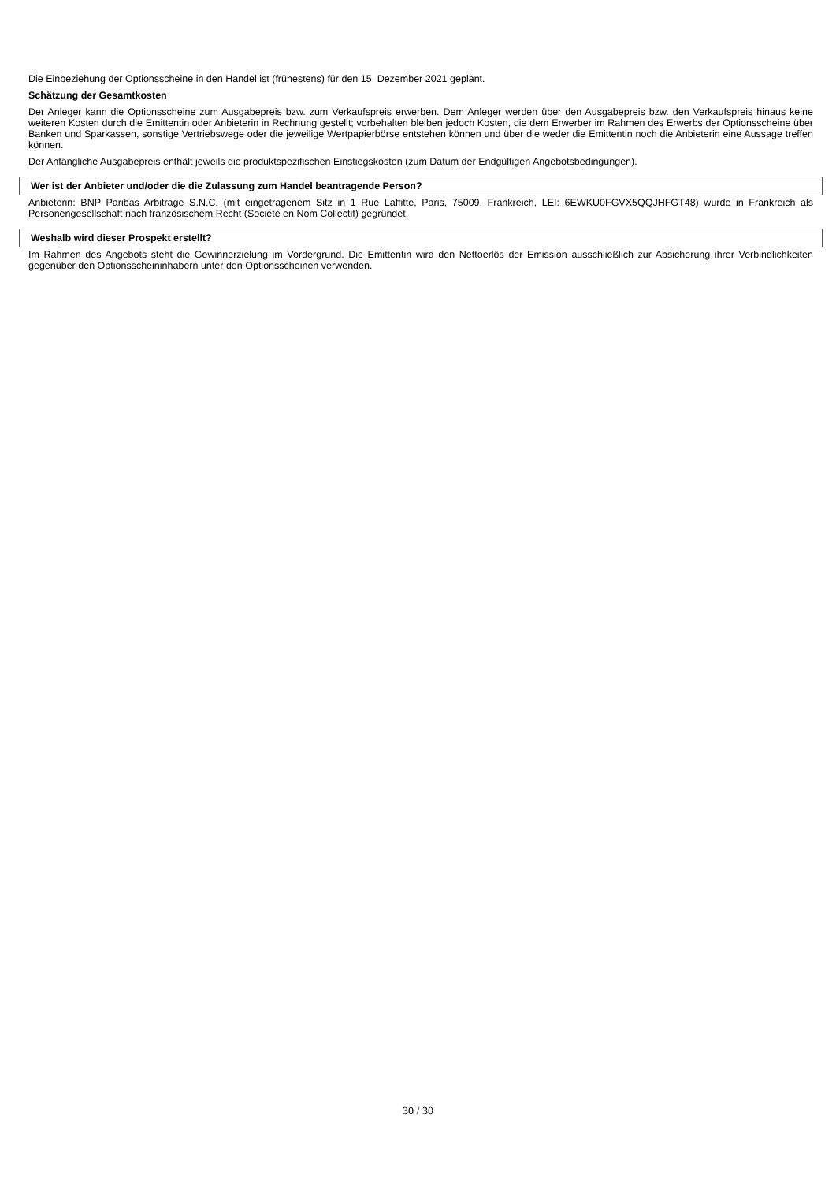Die Einbeziehung der Optionsscheine in den Handel ist (frühestens) für den 15. Dezember 2021 geplant.
Schätzung der Gesamtkosten
Der Anleger kann die Optionsscheine zum Ausgabepreis bzw. zum Verkaufspreis erwerben. Dem Anleger werden über den Ausgabepreis bzw. den Verkaufspreis hinaus keine weiteren Kosten durch die Emittentin oder Anbieterin in Rechnung gestellt; vorbehalten bleiben jedoch Kosten, die dem Erwerber im Rahmen des Erwerbs der Optionsscheine über Banken und Sparkassen, sonstige Vertriebswege oder die jeweilige Wertpapierbörse entstehen können und über die weder die Emittentin noch die Anbieterin eine Aussage treffen können.
Der Anfängliche Ausgabepreis enthält jeweils die produktspezifischen Einstiegskosten (zum Datum der Endgültigen Angebotsbedingungen).
Wer ist der Anbieter und/oder die die Zulassung zum Handel beantragende Person?
Anbieterin: BNP Paribas Arbitrage S.N.C. (mit eingetragenem Sitz in 1 Rue Laffitte, Paris, 75009, Frankreich, LEI: 6EWKU0FGVX5QQJHFGT48) wurde in Frankreich als Personengesellschaft nach französischem Recht (Société en Nom Collectif) gegründet.
Weshalb wird dieser Prospekt erstellt?
Im Rahmen des Angebots steht die Gewinnerzielung im Vordergrund. Die Emittentin wird den Nettoerlös der Emission ausschließlich zur Absicherung ihrer Verbindlichkeiten gegenüber den Optionsscheininhabern unter den Optionsscheinen verwenden.
30 / 30